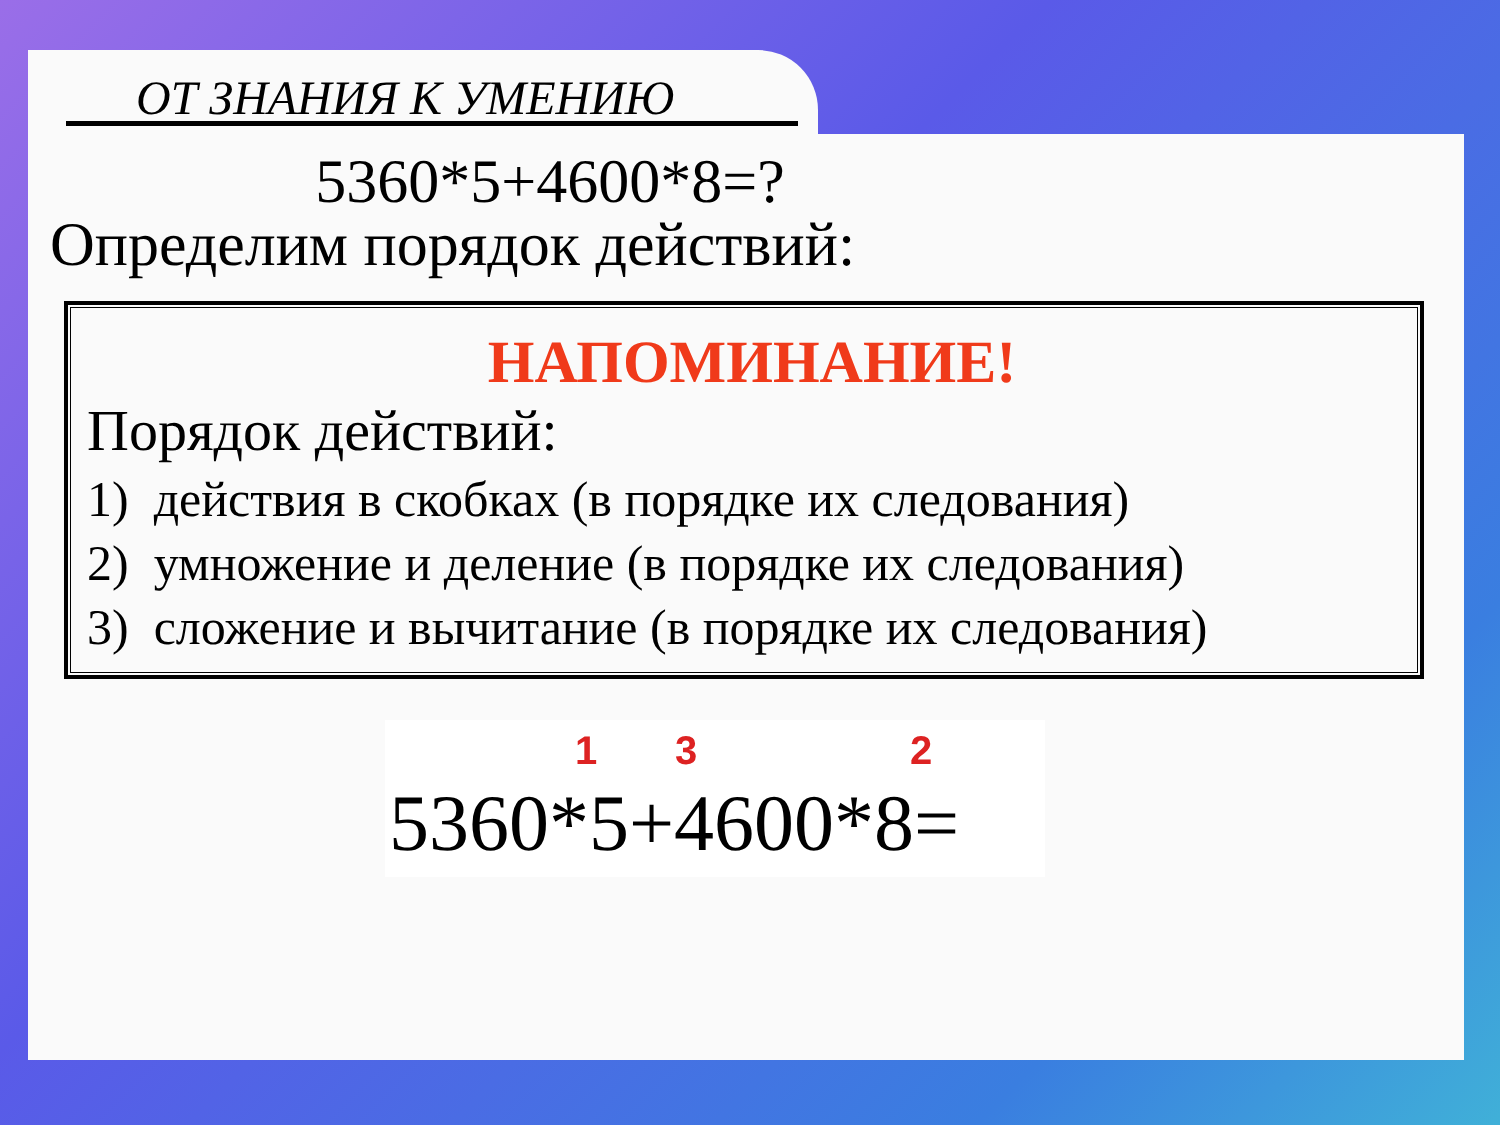ОТ ЗНАНИЯ К УМЕНИЮ
5360*5+4600*8=?
Определим порядок действий:
НАПОМИНАНИЕ!
Порядок действий:
1) действия в скобках (в порядке их следования)
2) умножение и деление (в порядке их следования)
3) сложение и вычитание (в порядке их следования)
1 3 2
5360*5+4600*8=